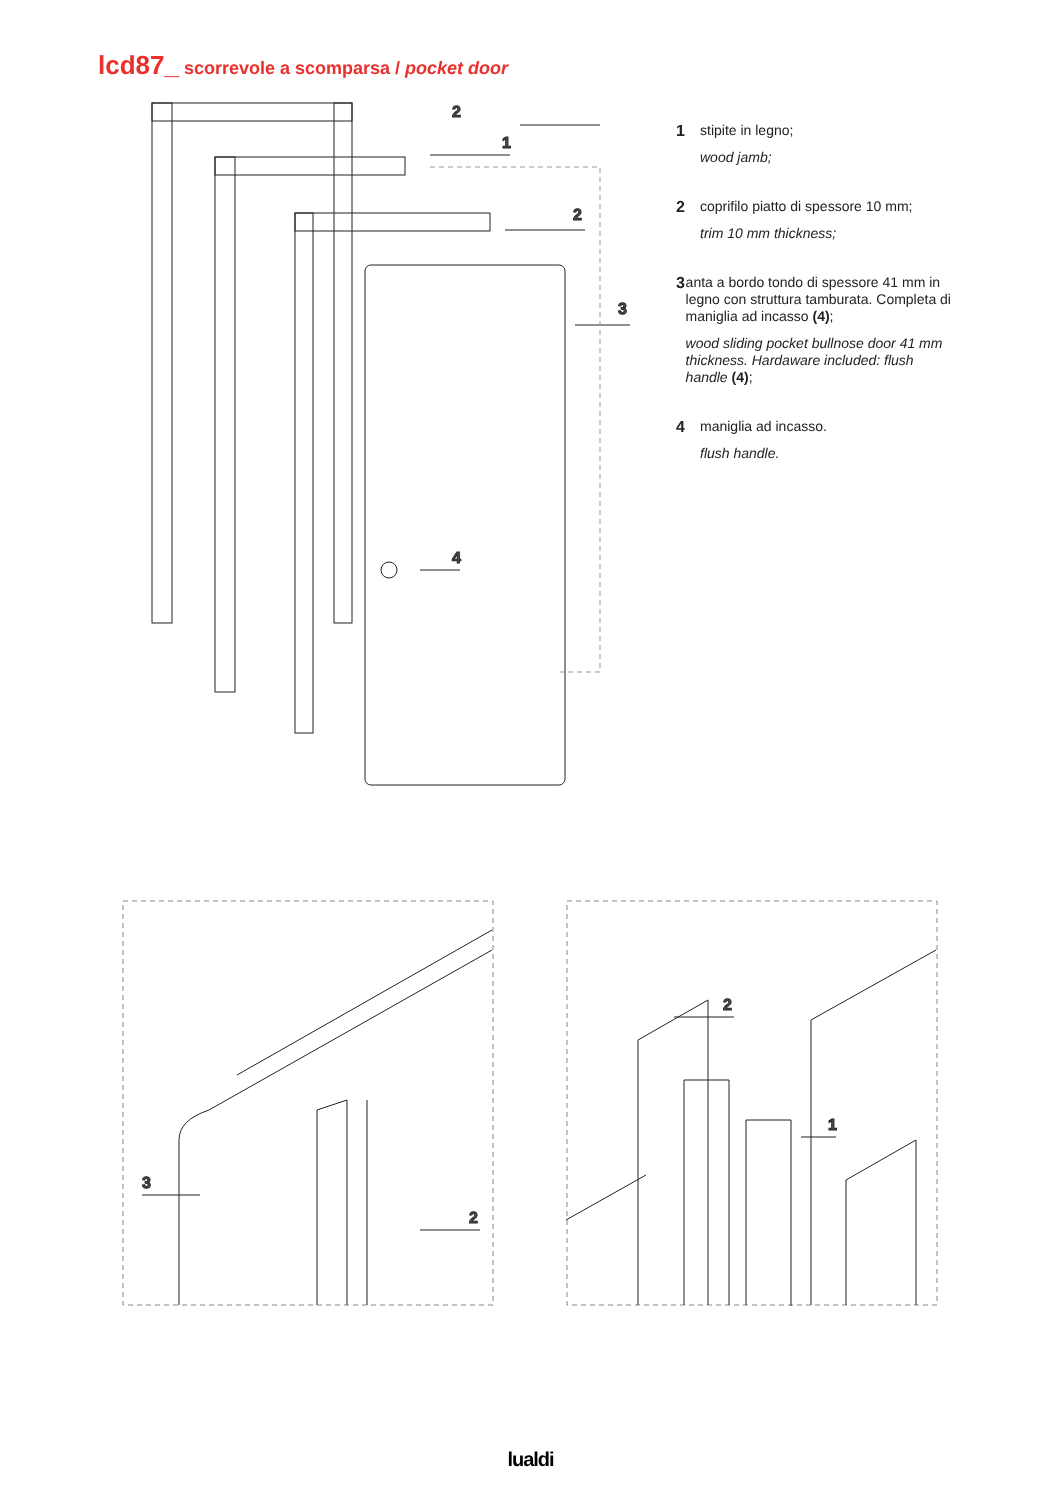lcd87_ scorrevole a scomparsa / pocket door
2
1
2
3
4
1
stipite in legno;
wood jamb;
2
coprifilo piatto di spessore 10 mm;
trim 10 mm thickness;
3
anta a bordo tondo di spessore 41 mm in legno con struttura tamburata. Completa di maniglia ad incasso (4);
wood sliding pocket bullnose door 41 mm thickness. Hardaware included: flush handle (4);
4
maniglia ad incasso.
flush handle.
3
2
2
1
lualdi